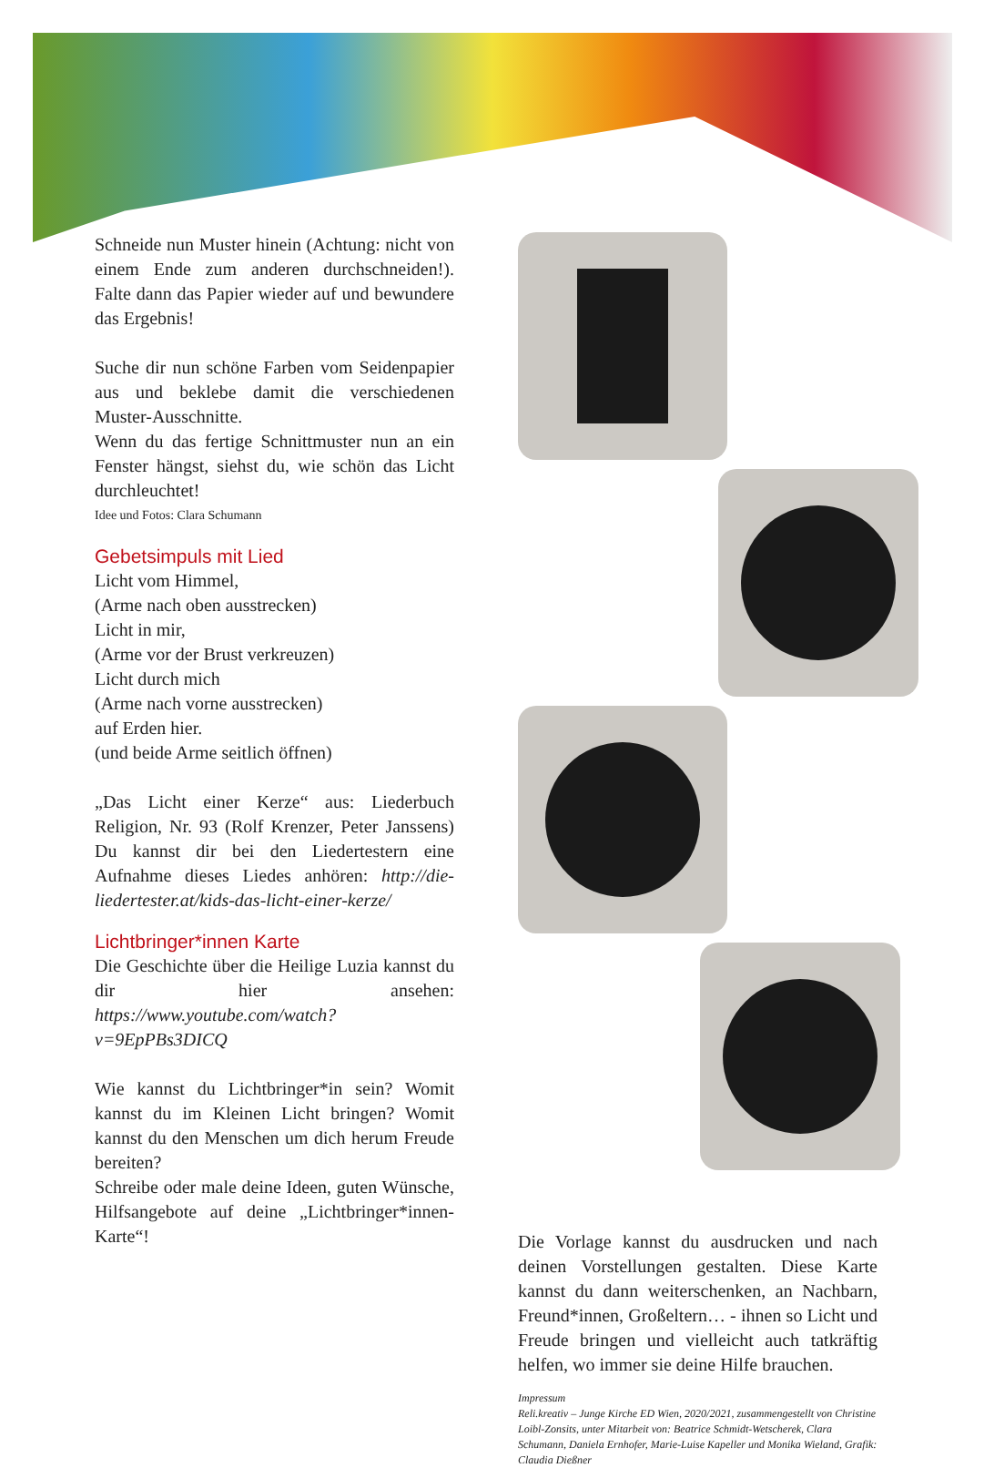Schneide nun Muster hinein (Achtung: nicht von einem Ende zum anderen durchschneiden!). Falte dann das Papier wieder auf und bewundere das Ergebnis!
Suche dir nun schöne Farben vom Seidenpapier aus und beklebe damit die verschiedenen Muster-Ausschnitte.
Wenn du das fertige Schnittmuster nun an ein Fenster hängst, siehst du, wie schön das Licht durchleuchtet!
Idee und Fotos: Clara Schumann
Gebetsimpuls mit Lied
Licht vom Himmel,
(Arme nach oben ausstrecken)
Licht in mir,
(Arme vor der Brust verkreuzen)
Licht durch mich
(Arme nach vorne ausstrecken)
auf Erden hier.
(und beide Arme seitlich öffnen)
„Das Licht einer Kerze“ aus: Liederbuch Religion, Nr. 93 (Rolf Krenzer, Peter Janssens) Du kannst dir bei den Liedertestern eine Aufnahme dieses Liedes anhören: http://die-liedertester.at/kids-das-licht-einer-kerze/
Lichtbringer*innen Karte
Die Geschichte über die Heilige Luzia kannst du dir hier ansehen: https://www.youtube.com/watch?v=9EpPBs3DICQ
Wie kannst du Lichtbringer*in sein? Womit kannst du im Kleinen Licht bringen? Womit kannst du den Menschen um dich herum Freude bereiten?
Schreibe oder male deine Ideen, guten Wünsche, Hilfsangebote auf deine „Lichtbringer*innen-Karte“!
Die Vorlage kannst du ausdrucken und nach deinen Vorstellungen gestalten. Diese Karte kannst du dann weiterschenken, an Nachbarn, Freund*innen, Großeltern… - ihnen so Licht und Freude bringen und vielleicht auch tatkräftig helfen, wo immer sie deine Hilfe brauchen.
Impressum
Reli.kreativ – Junge Kirche ED Wien, 2020/2021, zusammengestellt von Christine Loibl-Zonsits, unter Mitarbeit von: Beatrice Schmidt-Wetscherek, Clara Schumann, Daniela Ernhofer, Marie-Luise Kapeller und Monika Wieland, Grafik: Claudia Dießner